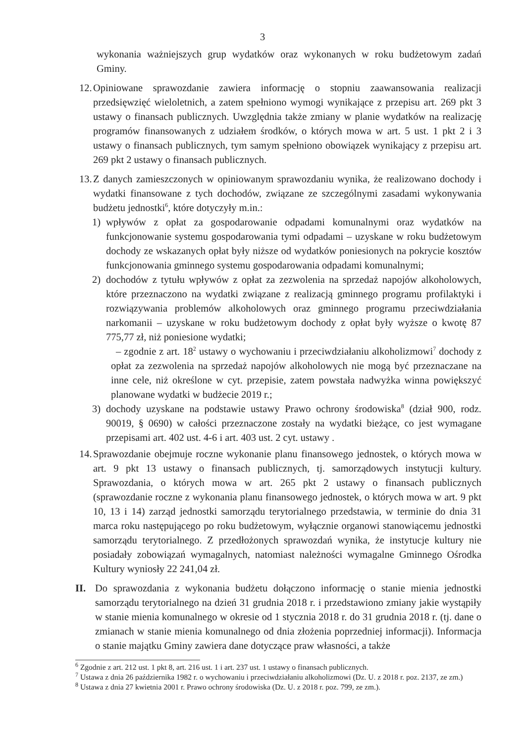3
wykonania ważniejszych grup wydatków oraz wykonanych w roku budżetowym zadań Gminy.
12.
Opiniowane sprawozdanie zawiera informację o stopniu zaawansowania realizacji przedsięwzięć wieloletnich, a zatem spełniono wymogi wynikające z przepisu art. 269 pkt 3 ustawy o finansach publicznych. Uwzględnia także zmiany w planie wydatków na realizację programów finansowanych z udziałem środków, o których mowa w art. 5 ust. 1 pkt 2 i 3 ustawy o finansach publicznych, tym samym spełniono obowiązek wynikający z przepisu art. 269 pkt 2 ustawy o finansach publicznych.
13.
Z danych zamieszczonych w opiniowanym sprawozdaniu wynika, że realizowano dochody i wydatki finansowane z tych dochodów, związane ze szczególnymi zasadami wykonywania budżetu jednostki<sup>6</sup>, które dotyczyły m.in.:
1) wpływów z opłat za gospodarowanie odpadami komunalnymi oraz wydatków na funkcjonowanie systemu gospodarowania tymi odpadami – uzyskane w roku budżetowym dochody ze wskazanych opłat były niższe od wydatków poniesionych na pokrycie kosztów funkcjonowania gminnego systemu gospodarowania odpadami komunalnymi;
2) dochodów z tytułu wpływów z opłat za zezwolenia na sprzedaż napojów alkoholowych, które przeznaczono na wydatki związane z realizacją gminnego programu profilaktyki i rozwiązywania problemów alkoholowych oraz gminnego programu przeciwdziałania narkomanii – uzyskane w roku budżetowym dochody z opłat były wyższe o kwotę 87 775,77 zł, niż poniesione wydatki;
– zgodnie z art. 18<sup>2</sup> ustawy o wychowaniu i przeciwdziałaniu alkoholizmowi<sup>7</sup> dochody z opłat za zezwolenia na sprzedaż napojów alkoholowych nie mogą być przeznaczane na inne cele, niż określone w cyt. przepisie, zatem powstała nadwyżka winna powiększyć planowane wydatki w budżecie 2019 r.;
3) dochody uzyskane na podstawie ustawy Prawo ochrony środowiska<sup>8</sup> (dział 900, rodz. 90019, § 0690) w całości przeznaczone zostały na wydatki bieżące, co jest wymagane przepisami art. 402 ust. 4-6 i art. 403 ust. 2 cyt. ustawy .
14.
Sprawozdanie obejmuje roczne wykonanie planu finansowego jednostek, o których mowa w art. 9 pkt 13 ustawy o finansach publicznych, tj. samorządowych instytucji kultury. Sprawozdania, o których mowa w art. 265 pkt 2 ustawy o finansach publicznych (sprawozdanie roczne z wykonania planu finansowego jednostek, o których mowa w art. 9 pkt 10, 13 i 14) zarząd jednostki samorządu terytorialnego przedstawia, w terminie do dnia 31 marca roku następującego po roku budżetowym, wyłącznie organowi stanowiącemu jednostki samorządu terytorialnego. Z przedłożonych sprawozdań wynika, że instytucje kultury nie posiadały zobowiązań wymagalnych, natomiast należności wymagalne Gminnego Ośrodka Kultury wyniosły 22 241,04 zł.
II. Do sprawozdania z wykonania budżetu dołączono informację o stanie mienia jednostki samorządu terytorialnego na dzień 31 grudnia 2018 r. i przedstawiono zmiany jakie wystąpiły w stanie mienia komunalnego w okresie od 1 stycznia 2018 r. do 31 grudnia 2018 r. (tj. dane o zmianach w stanie mienia komunalnego od dnia złożenia poprzedniej informacji). Informacja o stanie majątku Gminy zawiera dane dotyczące praw własności, a także
<sup>6</sup> Zgodnie z art. 212 ust. 1 pkt 8, art. 216 ust. 1 i art. 237 ust. 1 ustawy o finansach publicznych.
<sup>7</sup> Ustawa z dnia 26 października 1982 r. o wychowaniu i przeciwdziałaniu alkoholizmowi (Dz. U. z 2018 r. poz. 2137, ze zm.)
<sup>8</sup> Ustawa z dnia 27 kwietnia 2001 r. Prawo ochrony środowiska (Dz. U. z 2018 r. poz. 799, ze zm.).